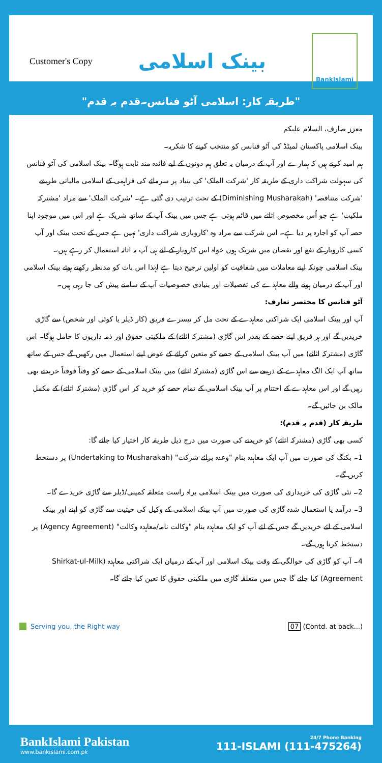Customer's Copy
بینک اسلامی
BankIslami
"طریقہ کار: اسلامی آٹو فنانس۔قدم بہ قدم"
معزز صارف، السلام علیکم
بینک اسلامی پاکستان لمیٹڈ کی آٹو فنانس کو منتخب کرنے کا شکریہ۔
ہم امید کرتے ہیں کہ ہمارے اور آپ کے درمیان یہ تعلق ہم دونوں کے لیے فائدہ مند ثابت ہوگا۔ بینک اسلامی کی آٹو فنانس کی سہولت شراکت داری کے طریقہ کار 'شرکت الملک' کی بنیاد پر سرمائے کی فراہمی کے اسلامی مالیاتی طریقے 'شرکت متناقصہ' (Diminishing Musharakah) کے تحت ترتیب دی گئی ہے۔ 'شرکت الملک' سے مراد 'مشترکہ ملکیت' ہے جو اُس مخصوص اثاثے میں قائم ہوتی ہے جس میں بینک آپ کے ساتھ شریک ہے اور اس میں موجود اپنا حصہ آپ کو اجارہ پر دیا ہے۔ اس شرکت سے مراد وہ 'کاروباری شراکت داری' نہیں ہے جس کے تحت بینک اور آپ کسی کاروبار کے نفع اور نقصان میں شریک ہوں خواہ اس کاروبار کے لئے ہی آپ یہ اثاثہ استعمال کر رہے ہیں۔
بینک اسلامی چونکہ اپنے معاملات میں شفافیت کو اولین ترجیح دیتا ہے لہٰذا اس بات کو مدنظر رکھتے ہوئے بینک اسلامی اور آپ کے درمیان ہونے والے معاہدے کی تفصیلات اور بنیادی خصوصیات آپ کے سامنے پیش کی جا رہی ہیں۔
آٹو فنانس کا مختصر تعارف:
آپ اور بینک اسلامی ایک شراکتی معاہدے کے تحت مل کر تیسرے فریق (کار ڈیلر یا کوئی اور شخص) سے گاڑی خریدیں گے اور ہر فریق اپنے حصے کے بقدر اس گاڑی (مشترکہ اثاثے) کے ملکیتی حقوق اور ذمہ داریوں کا حامل ہوگا۔ اس گاڑی (مشترکہ اثاثے) میں آپ بینک اسلامی کے حصے کو متعین کرائے کے عوض اپنے استعمال میں رکھیں گے جس کے ساتھ ساتھ آپ ایک الگ معاہدے کے ذریعے سے اس گاڑی (مشترکہ اثاثے) میں بینک اسلامی کے حصے کو وقتاً فوقتاً خریدتے بھی رہیں گے اور اس معاہدے کے اختتام پر آپ بینک اسلامی کے تمام حصے کو خرید کر اس گاڑی (مشترکہ اثاثے) کے مکمل مالک بن جائیں گے۔
طریقہ کار (قدم بہ قدم):
کسی بھی گاڑی (مشترکہ اثاثے) کو خریدنے کی صورت میں درج ذیل طریقہ کار اختیار کیا جائے گا:
1۔ بکنگ کی صورت میں آپ ایک معاہدہ بنام "وعدہ برائے شرکت" (Undertaking to Musharakah) پر دستخط کریں گے۔
2۔ نئی گاڑی کی خریداری کی صورت میں بینک اسلامی براہ راست متعلقہ کمپنی/ڈیلر سے گاڑی خریدے گا۔
3۔ درآمد یا استعمال شدہ گاڑی کی صورت میں آپ بینک اسلامی کے وکیل کی حیثیت سے گاڑی کو اپنے اور بینک اسلامی کے لئے خریدیں گے جس کے لئے آپ کو ایک معاہدہ بنام "وکالت نامہ/معاہدہ وکالت" (Agency Agreement) پر دستخط کرنا ہوں گے۔
4۔ آپ کو گاڑی کی حوالگی کے وقت بینک اسلامی اور آپ کے درمیان ایک شراکتی معاہدہ (Shirkat-ul-Milk Agreement) کیا جائے گا جس میں متعلقہ گاڑی میں ملکیتی حقوق کا تعین کیا جائے گا۔
Serving you, the Right way 07 (Contd. at back...)
BankIslami Pakistan
www.bankislami.com.pk
24/7 Phone Banking
111-ISLAMI (111-475264)